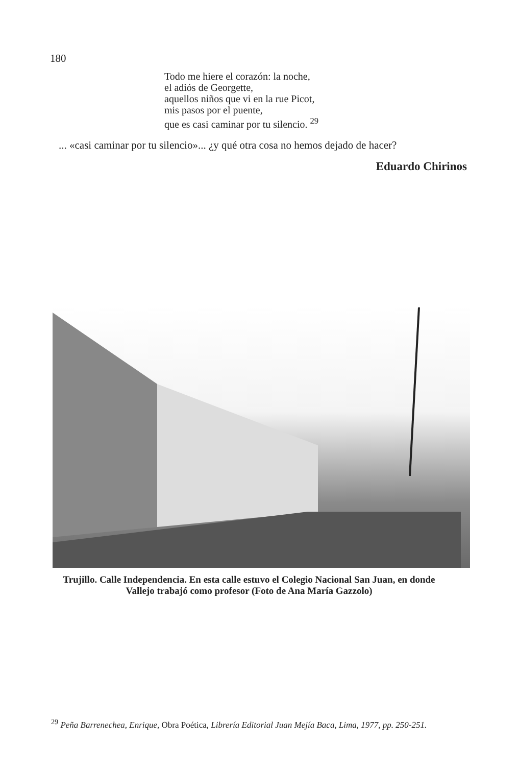180
Todo me hiere el corazón: la noche,
el adiós de Georgette,
aquellos niños que vi en la rue Picot,
mis pasos por el puente,
que es casi caminar por tu silencio. <sup>29</sup>
... «casi caminar por tu silencio»... ¿y qué otra cosa no hemos dejado de hacer?
Eduardo Chirinos
Trujillo. Calle Independencia. En esta calle estuvo el Colegio Nacional San Juan, en donde Vallejo trabajó como profesor (Foto de Ana María Gazzolo)
<sup>29</sup> Peña Barrenechea, Enrique, Obra Poética, Librería Editorial Juan Mejía Baca, Lima, 1977, pp. 250-251.